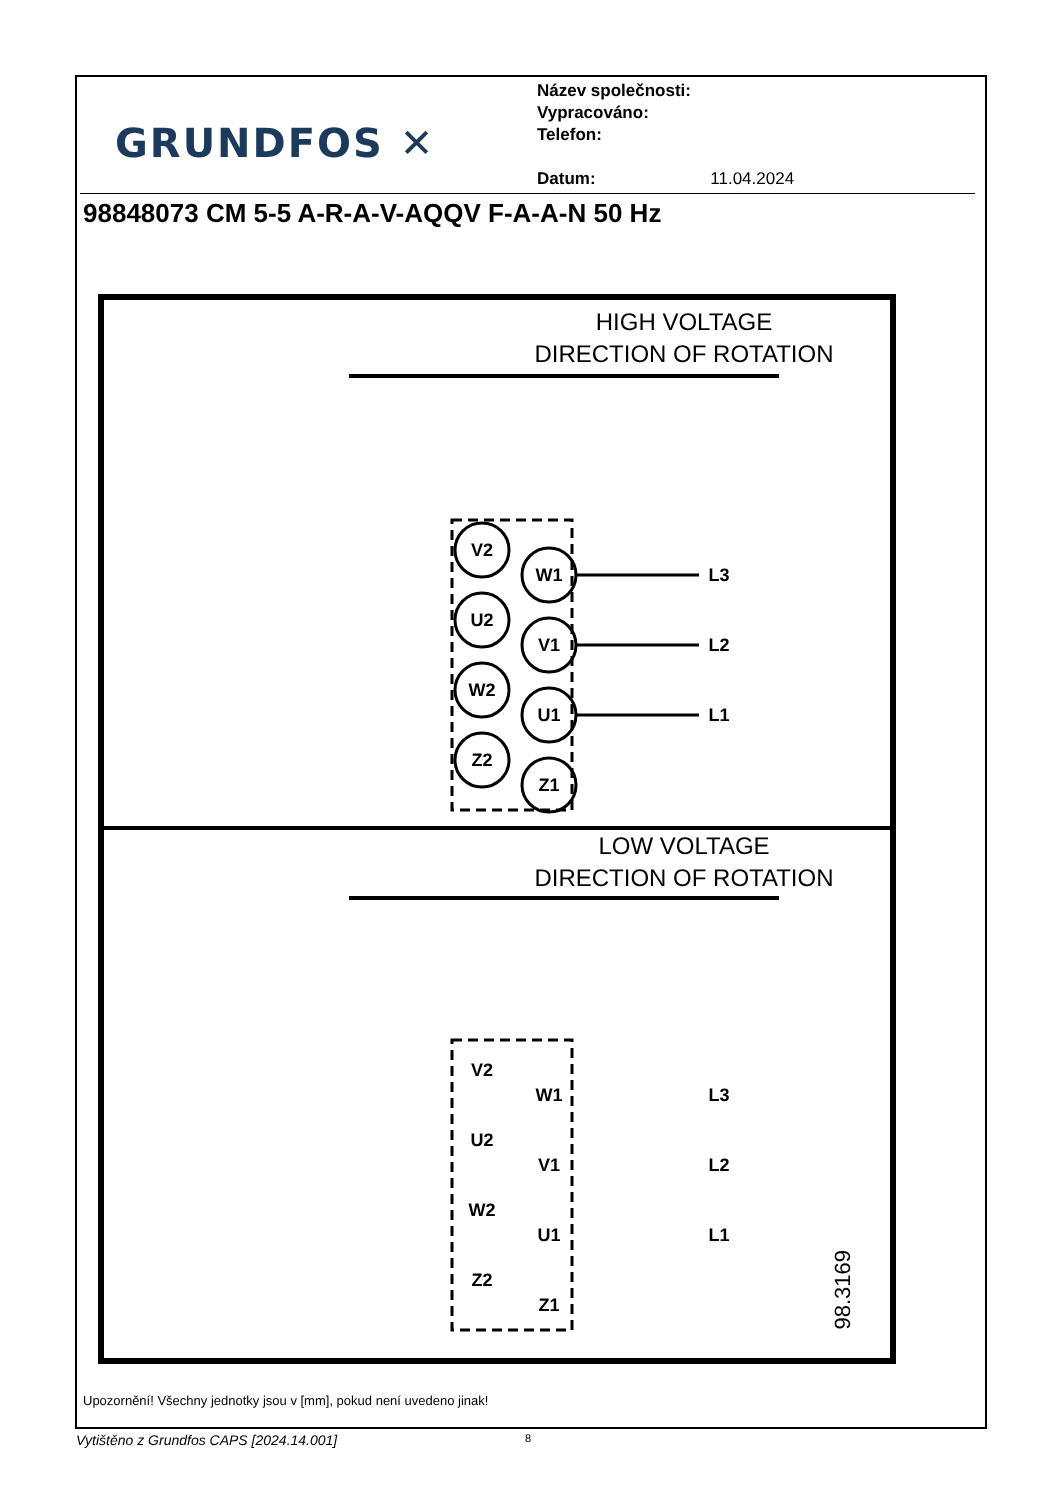GRUNDFOS ✕
Název společnosti:
Vypracováno:
Telefon:
Datum: 11.04.2024
98848073 CM 5-5 A-R-A-V-AQQV F-A-A-N 50 Hz
HIGH VOLTAGE
DIRECTION OF ROTATION
V2
U2
W2
Z2
W1
V1
U1
Z1
L3
L2
L1
LOW VOLTAGE
DIRECTION OF ROTATION
V2
U2
W2
Z2
W1
V1
U1
Z1
L3
L2
L1
98.3169
Upozornění! Všechny jednotky jsou v [mm], pokud není uvedeno jinak!
Vytištěno z Grundfos CAPS [2024.14.001]
8